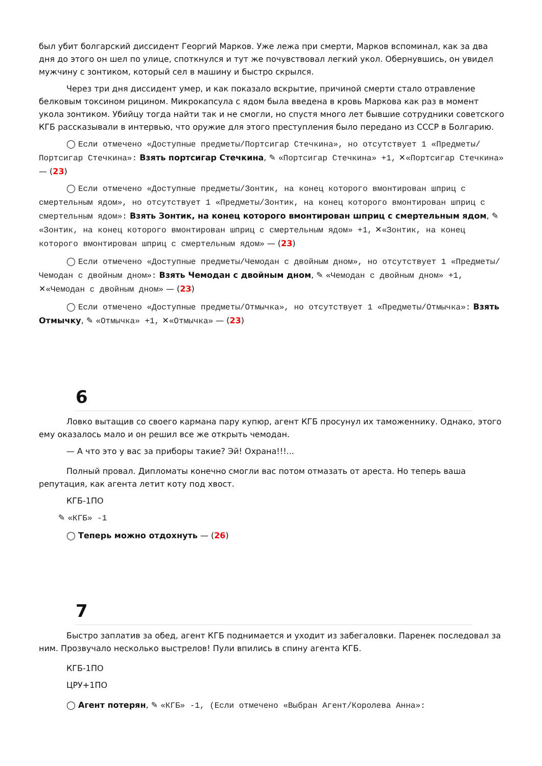был убит болгарский диссидент Георгий Марков. Уже лежа при смерти, Марков вспоминал, как за два дня до этого он шел по улице, споткнулся и тут же почувствовал легкий укол. Обернувшись, он увидел мужчину с зонтиком, который сел в машину и быстро скрылся.
Через три дня диссидент умер, и как показало вскрытие, причиной смерти стало отравление белковым токсином рицином. Микрокапсула с ядом была введена в кровь Маркова как раз в момент укола зонтиком. Убийцу тогда найти так и не смогли, но спустя много лет бывшие сотрудники советского КГБ рассказывали в интервью, что оружие для этого преступления было передано из СССР в Болгарию.
◯ Если отмечено «Доступные предметы/Портсигар Стечкина», но отсутствует 1 «Предметы/Портсигар Стечкина»: Взять портсигар Стечкина, ✎ «Портсигар Стечкина» +1, ✕«Портсигар Стечкина» — (23)
◯ Если отмечено «Доступные предметы/Зонтик, на конец которого вмонтирован шприц с смертельным ядом», но отсутствует 1 «Предметы/Зонтик, на конец которого вмонтирован шприц с смертельным ядом»: Взять Зонтик, на конец которого вмонтирован шприц с смертельным ядом, ✎ «Зонтик, на конец которого вмонтирован шприц с смертельным ядом» +1, ✕«Зонтик, на конец которого вмонтирован шприц с смертельным ядом» — (23)
◯ Если отмечено «Доступные предметы/Чемодан с двойным дном», но отсутствует 1 «Предметы/Чемодан с двойным дном»: Взять Чемодан с двойным дном, ✎ «Чемодан с двойным дном» +1, ✕«Чемодан с двойным дном» — (23)
◯ Если отмечено «Доступные предметы/Отмычка», но отсутствует 1 «Предметы/Отмычка»: Взять Отмычку, ✎ «Отмычка» +1, ✕«Отмычка» — (23)
6
Ловко вытащив со своего кармана пару купюр, агент КГБ просунул их таможеннику. Однако, этого ему оказалось мало и он решил все же открыть чемодан.
— А что это у вас за приборы такие? Эй! Охрана!!!...
Полный провал. Дипломаты конечно смогли вас потом отмазать от ареста. Но теперь ваша репутация, как агента летит коту под хвост.
КГБ-1ПО
✎ «КГБ» -1
◯ Теперь можно отдохнуть — (26)
7
Быстро заплатив за обед, агент КГБ поднимается и уходит из забегаловки. Паренек последовал за ним. Прозвучало несколько выстрелов! Пули впились в спину агента КГБ.
КГБ-1ПО
ЦРУ+1ПО
◯ Агент потерян, ✎ «КГБ» -1, (Если отмечено «Выбран Агент/Королева Анна»: